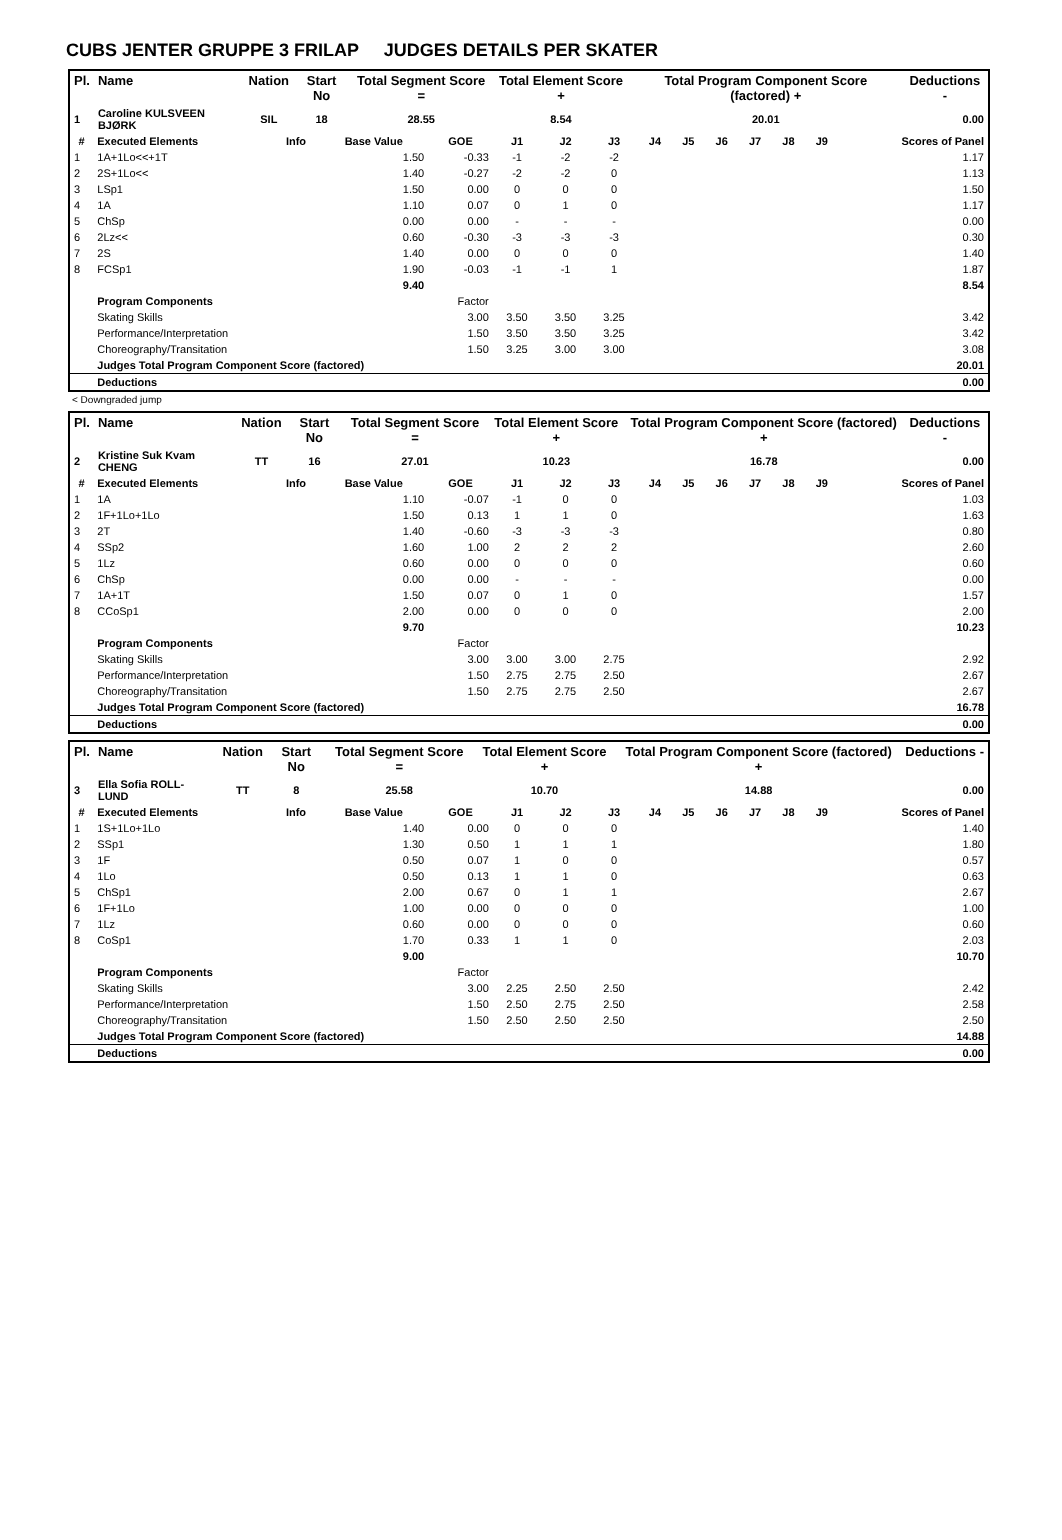CUBS JENTER GRUPPE 3 FRILAP JUDGES DETAILS PER SKATER
| Pl. | Name | Nation | Start No | Total Segment Score = | Total Element Score + | Total Program Component Score (factored) + | Deductions - |
| --- | --- | --- | --- | --- | --- | --- | --- |
| 1 | Caroline KULSVEEN BJØRK | SIL | 18 | 28.55 | 8.54 | 20.01 | 0.00 |
| # | Executed Elements | Info | Base Value | GOE | J1 | J2 | J3 | J4 | J5 | J6 | J7 | J8 | J9 | Scores of Panel |
| --- | --- | --- | --- | --- | --- | --- | --- | --- | --- | --- | --- | --- | --- | --- |
| 1 | 1A+1Lo<<+1T | | 1.50 | -0.33 | -1 | -2 | -2 | | | | | | | 1.17 |
| 2 | 2S+1Lo<< | | 1.40 | -0.27 | -2 | -2 | 0 | | | | | | | 1.13 |
| 3 | LSp1 | | 1.50 | 0.00 | 0 | 0 | 0 | | | | | | | 1.50 |
| 4 | 1A | | 1.10 | 0.07 | 0 | 1 | 0 | | | | | | | 1.17 |
| 5 | ChSp | | 0.00 | 0.00 | - | - | - | | | | | | | 0.00 |
| 6 | 2Lz<< | | 0.60 | -0.30 | -3 | -3 | -3 | | | | | | | 0.30 |
| 7 | 2S | | 1.40 | 0.00 | 0 | 0 | 0 | | | | | | | 1.40 |
| 8 | FCSp1 | | 1.90 | -0.03 | -1 | -1 | 1 | | | | | | | 1.87 |
| | | | 9.40 | | | | | | | | | | | 8.54 |
| | Program Components | | | Factor | | | | | | | | | | |
| | Skating Skills | | | 3.00 | 3.50 | 3.50 | 3.25 | | | | | | | 3.42 |
| | Performance/Interpretation | | | 1.50 | 3.50 | 3.50 | 3.25 | | | | | | | 3.42 |
| | Choreography/Transitation | | | 1.50 | 3.25 | 3.00 | 3.00 | | | | | | | 3.08 |
| | Judges Total Program Component Score (factored) | | | | | | | | | | | | | 20.01 |
| | Deductions | | | | | | | | | | | | | 0.00 |
< Downgraded jump
| Pl. | Name | Nation | Start No | Total Segment Score = | Total Element Score + | Total Program Component Score (factored) + | Deductions - |
| --- | --- | --- | --- | --- | --- | --- | --- |
| 2 | Kristine Suk Kvam CHENG | TT | 16 | 27.01 | 10.23 | 16.78 | 0.00 |
| # | Executed Elements | Info | Base Value | GOE | J1 | J2 | J3 | J4 | J5 | J6 | J7 | J8 | J9 | Scores of Panel |
| --- | --- | --- | --- | --- | --- | --- | --- | --- | --- | --- | --- | --- | --- | --- |
| 1 | 1A | | 1.10 | -0.07 | -1 | 0 | 0 | | | | | | | 1.03 |
| 2 | 1F+1Lo+1Lo | | 1.50 | 0.13 | 1 | 1 | 0 | | | | | | | 1.63 |
| 3 | 2T | | 1.40 | -0.60 | -3 | -3 | -3 | | | | | | | 0.80 |
| 4 | SSp2 | | 1.60 | 1.00 | 2 | 2 | 2 | | | | | | | 2.60 |
| 5 | 1Lz | | 0.60 | 0.00 | 0 | 0 | 0 | | | | | | | 0.60 |
| 6 | ChSp | | 0.00 | 0.00 | - | - | - | | | | | | | 0.00 |
| 7 | 1A+1T | | 1.50 | 0.07 | 0 | 1 | 0 | | | | | | | 1.57 |
| 8 | CCoSp1 | | 2.00 | 0.00 | 0 | 0 | 0 | | | | | | | 2.00 |
| | | | 9.70 | | | | | | | | | | | 10.23 |
| | Program Components | | | Factor | | | | | | | | | | |
| | Skating Skills | | | 3.00 | 3.00 | 3.00 | 2.75 | | | | | | | 2.92 |
| | Performance/Interpretation | | | 1.50 | 2.75 | 2.75 | 2.50 | | | | | | | 2.67 |
| | Choreography/Transitation | | | 1.50 | 2.75 | 2.75 | 2.50 | | | | | | | 2.67 |
| | Judges Total Program Component Score (factored) | | | | | | | | | | | | | 16.78 |
| | Deductions | | | | | | | | | | | | | 0.00 |
| Pl. | Name | Nation | Start No | Total Segment Score = | Total Element Score + | Total Program Component Score (factored) + | Deductions - |
| --- | --- | --- | --- | --- | --- | --- | --- |
| 3 | Ella Sofia ROLL-LUND | TT | 8 | 25.58 | 10.70 | 14.88 | 0.00 |
| # | Executed Elements | Info | Base Value | GOE | J1 | J2 | J3 | J4 | J5 | J6 | J7 | J8 | J9 | Scores of Panel |
| --- | --- | --- | --- | --- | --- | --- | --- | --- | --- | --- | --- | --- | --- | --- |
| 1 | 1S+1Lo+1Lo | | 1.40 | 0.00 | 0 | 0 | 0 | | | | | | | 1.40 |
| 2 | SSp1 | | 1.30 | 0.50 | 1 | 1 | 1 | | | | | | | 1.80 |
| 3 | 1F | | 0.50 | 0.07 | 1 | 0 | 0 | | | | | | | 0.57 |
| 4 | 1Lo | | 0.50 | 0.13 | 1 | 1 | 0 | | | | | | | 0.63 |
| 5 | ChSp1 | | 2.00 | 0.67 | 0 | 1 | 1 | | | | | | | 2.67 |
| 6 | 1F+1Lo | | 1.00 | 0.00 | 0 | 0 | 0 | | | | | | | 1.00 |
| 7 | 1Lz | | 0.60 | 0.00 | 0 | 0 | 0 | | | | | | | 0.60 |
| 8 | CoSp1 | | 1.70 | 0.33 | 1 | 1 | 0 | | | | | | | 2.03 |
| | | | 9.00 | | | | | | | | | | | 10.70 |
| | Program Components | | | Factor | | | | | | | | | | |
| | Skating Skills | | | 3.00 | 2.25 | 2.50 | 2.50 | | | | | | | 2.42 |
| | Performance/Interpretation | | | 1.50 | 2.50 | 2.75 | 2.50 | | | | | | | 2.58 |
| | Choreography/Transitation | | | 1.50 | 2.50 | 2.50 | 2.50 | | | | | | | 2.50 |
| | Judges Total Program Component Score (factored) | | | | | | | | | | | | | 14.88 |
| | Deductions | | | | | | | | | | | | | 0.00 |